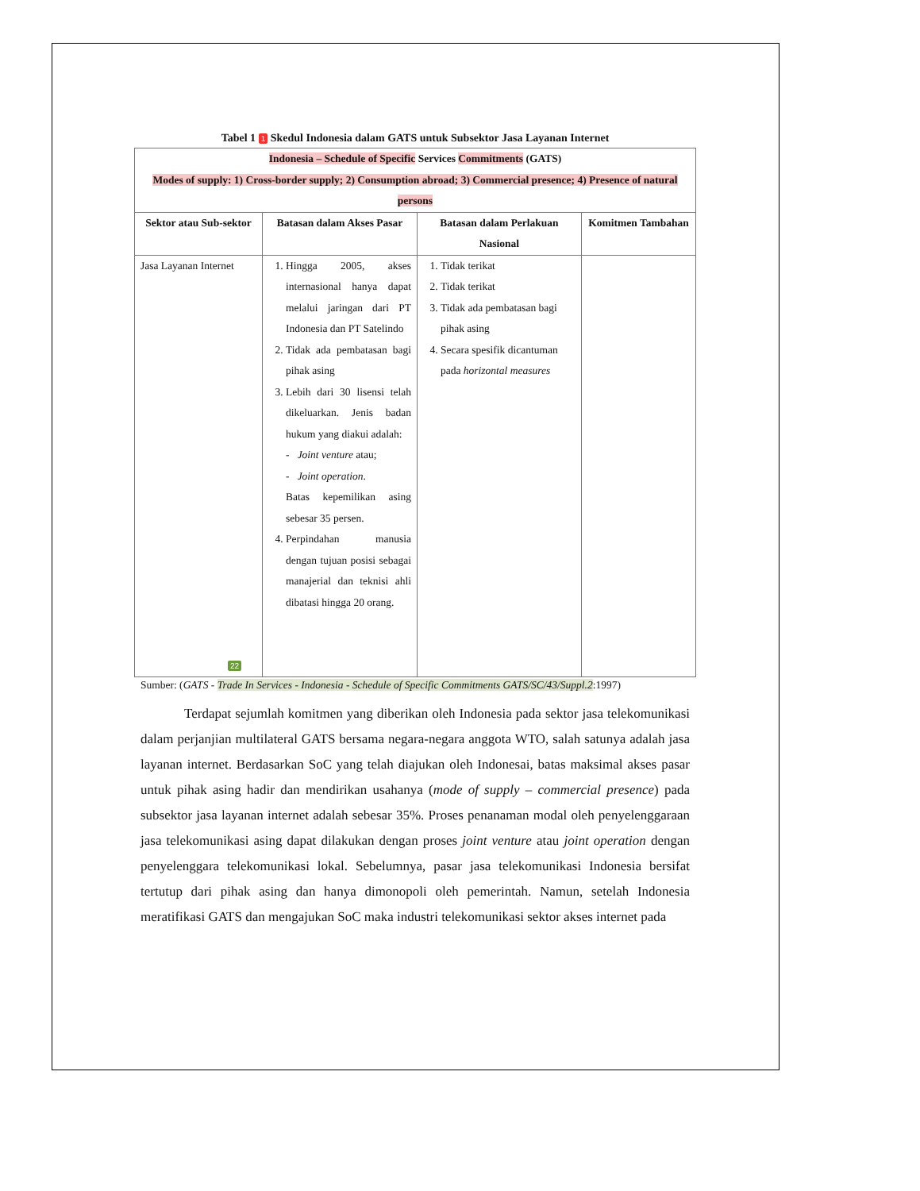Tabel 1 1 Skedul Indonesia dalam GATS untuk Subsektor Jasa Layanan Internet
| Indonesia – Schedule of Specific Services Commitments (GATS) Modes of supply: 1) Cross-border supply; 2) Consumption abroad; 3) Commercial presence; 4) Presence of natural persons | | | |
| --- | --- | --- | --- |
| Sektor atau Sub-sektor | Batasan dalam Akses Pasar | Batasan dalam Perlakuan Nasional | Komitmen Tambahan |
| Jasa Layanan Internet 22 | 1. Hingga 2005, akses internasional hanya dapat melalui jaringan dari PT Indonesia dan PT Satelindo 2. Tidak ada pembatasan bagi pihak asing 3. Lebih dari 30 lisensi telah dikeluarkan. Jenis badan hukum yang diakui adalah: - Joint venture atau; - Joint operation . Batas kepemilikan asing sebesar 35 persen. 4. Perpindahan manusia dengan tujuan posisi sebagai manajerial dan teknisi ahli dibatasi hingga 20 orang. | 1. Tidak terikat 2. Tidak terikat 3. Tidak ada pembatasan bagi pihak asing 4. Secara spesifik dicantuman pada horizontal measures | |
Sumber: (GATS - Trade In Services - Indonesia - Schedule of Specific Commitments GATS/SC/43/Suppl.2:1997)
Terdapat sejumlah komitmen yang diberikan oleh Indonesia pada sektor jasa telekomunikasi dalam perjanjian multilateral GATS bersama negara-negara anggota WTO, salah satunya adalah jasa layanan internet. Berdasarkan SoC yang telah diajukan oleh Indonesai, batas maksimal akses pasar untuk pihak asing hadir dan mendirikan usahanya (mode of supply – commercial presence) pada subsektor jasa layanan internet adalah sebesar 35%. Proses penanaman modal oleh penyelenggaraan jasa telekomunikasi asing dapat dilakukan dengan proses joint venture atau joint operation dengan penyelenggara telekomunikasi lokal. Sebelumnya, pasar jasa telekomunikasi Indonesia bersifat tertutup dari pihak asing dan hanya dimonopoli oleh pemerintah. Namun, setelah Indonesia meratifikasi GATS dan mengajukan SoC maka industri telekomunikasi sektor akses internet pada